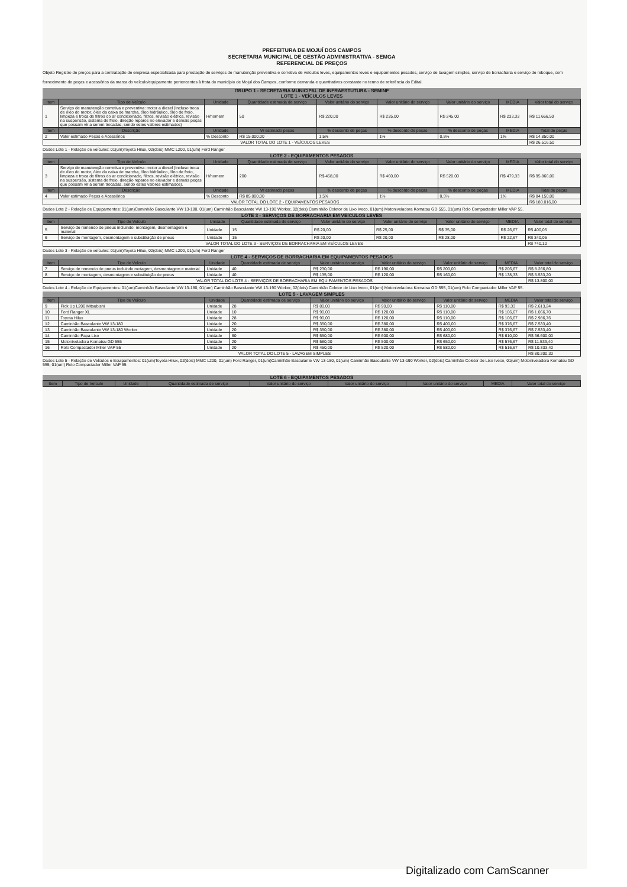PREFEITURA DE MOJUÍ DOS CAMPOS
SECRETARIA MUNICIPAL DE GESTÃO ADMINISTRATIVA - SEMGA
REFERENCIAL DE PREÇOS
Objeto Registro de preços para a contratação de empresa especializada para prestação de serviços de manutenção preventiva e corretiva de veículos leves, equipamentos leves e equipamentos pesados, serviço de lavagem simples, serviço de borracharia e serviço de reboque, com fornecimento de peças e acessórios da marca do veículo/equipamento pertencentes à frota do município de Mojuí dos Campos, conforme demanda e quantitativos constante no termo de referência do Edital.
GRUPO 1 - SECRETARIA MUNICIPAL DE INFRAESTUTURA - SEMINF
LOTE 1 - VEÍCULOS LEVES
| Item | Tipo de Veículo | Unidade | Quantidade estimada de serviço | Valor unitário do serviço | Valor unitário do serviço | Valor unitário do serviço | MEDIA | Valor total do serviço |
| --- | --- | --- | --- | --- | --- | --- | --- | --- |
| 1 | Serviço de manutenção corretiva e preventiva: motor a diesel (Incluso troca de óleo do motor, óleo da caixa de marcha, óleo hidráulico, óleo de freio, limpeza e troca de filtros do ar condicionado, filtros, revisão elétrica, revisão na suspensão, sistema de freio, direção reparos no elevador e demais peças que possam vir a serem trocadas, sendo estes valores estimados) | H/homem | 50 | R$ 220,00 | R$ 235,00 | R$ 245,00 | R$ 233,33 | R$ 11.666,50 |
| Item | Descrição | Unidade | Vr estimado peças | % desconto de peças | % desconto de peças | % desconto de peças | MEDIA | Total de peças |
| 2 | Valor estimado Peças e Acessórios | % Desconto | R$ 15.000,00 | 1,5% | 1% | 0,5% | 1% | R$ 14.850,00 |
| VALOR TOTAL DO LOTE 1 - VEÍCULOS LEVES | | | | | | | | R$ 26.516,50 |
Dados Lote 1 - Relação de veículos: 01(um)Toyota Hilux, 02(dois) MMC L200, 01(um) Ford Ranger
LOTE 2 - EQUIPAMENTOS PESADOS
| Item | Tipo de Veículo | Unidade | Quantidade estimada de serviço | Valor unitário do serviço | Valor unitário do serviço | Valor unitário do serviço | MEDIA | Valor total do serviço |
| --- | --- | --- | --- | --- | --- | --- | --- | --- |
| 3 | Serviço de manutenção corretiva e preventiva: motor a diesel (Incluso troca de óleo do motor, óleo da caixa de marcha, óleo hidráulico, óleo de freio, limpeza e troca de filtros do ar condicionado, filtros, revisão elétrica, revisão na suspensão, sistema de freio, direção reparos no elevador e demais peças que possam vir a serem trocadas, sendo estes valores estimados). | H/homem | 200 | R$ 458,00 | R$ 460,00 | R$ 520,00 | R$ 479,33 | R$ 95.866,00 |
| Item | Descrição | Unidade | Vr estimado peças | % desconto de peças | % desconto de peças | % desconto de peças | MEDIA | Total de peças |
| 4 | Valor estimado Peças e Acessórios | % Desconto | R$ 85.000,00 | 1,5% | 1% | 0,5% | 1% | R$ 84.150,00 |
| VALOR TOTAL DO LOTE 2 - EQUIPAMENTOS PESADOS | | | | | | | | R$ 180.016,00 |
Dados Lote 2 - Relação de Equipamentos: 01(um)Caminhão Basculante VW 13-180, 01(um) Caminhão Basculante VW 13-190 Worker, 02(dois) Caminhão Coletor de Lixo Iveco, 01(um) Motoniveladora Komatsu GD 555, 01(um) Rolo Compactador Miller VAP 55.
LOTE 3 - SERVIÇOS DE BORRACHARIA EM VEÍCULOS LEVES
| Item | Tipo de Veículo | Unidade | Quantidade estimada de serviço | Valor unitário do serviço | Valor unitário do serviço | Valor unitário do serviço | MEDIA | Valor total do serviço |
| --- | --- | --- | --- | --- | --- | --- | --- | --- |
| 5 | Serviço de remendo de pneus incluindo: montagem, desmontagem e material | Unidade | 15 | R$ 20,00 | R$ 25,00 | R$ 35,00 | R$ 26,67 | R$ 400,05 |
| 6 | Serviço de montagem, desmontagem e substituição de pneus | Unidade | 15 | R$ 20,00 | R$ 20,00 | R$ 28,00 | R$ 22,67 | R$ 340,05 |
| VALOR TOTAL DO LOTE 3 - SERVIÇOS DE BORRACHARIA EM VEÍCULOS LEVES | | | | | | | | R$ 740,10 |
Dados Lote 3 - Relação de veículos: 01(um)Toyota Hilux, 02(dois) MMC L200, 01(um) Ford Ranger
LOTE 4 - SERVIÇOS DE BORRACHARIA EM EQUIPAMENTOS PESADOS
| Item | Tipo de Veículo | Unidade | Quantidade estimada de serviço | Valor unitário do serviço | Valor unitário do serviço | Valor unitário do serviço | MEDIA | Valor total do serviço |
| --- | --- | --- | --- | --- | --- | --- | --- | --- |
| 7 | Serviço de remendo de pneus incluindo motagem, desmontagem e material | Unidade | 40 | R$ 230,00 | R$ 190,00 | R$ 200,00 | R$ 206,67 | R$ 8.266,80 |
| 8 | Serviço de montagem, desmontagem e substituição de pneus | Unidade | 40 | R$ 135,00 | R$ 120,00 | R$ 160,00 | R$ 138,33 | R$ 5.533,20 |
| VALOR TOTAL DO LOTE 4 - SERVIÇOS DE BORRACHARIA EM EQUIPAMENTOS PESADOS | | | | | | | | R$ 13.800,00 |
Dados Lote 4 - Relação de Equipamentos: 01(um)Caminhão Basculante VW 13-180, 01(um) Caminhão Basculante VW 13-190 Worker, 02(dois) Caminhão Coletor de Lixo Iveco, 01(um) Motoniveladora Komatsu GD 555, 01(um) Rolo Compactador Miller VAP 55.
LOTE 5 - LAVAGEM SIMPLES
| Item | Tipo de Veículo | Unidade | Quantidade estimada de serviço | Valor unitário do serviço | Valor unitário do serviço | Valor unitário do serviço | MEDIA | Valor total do serviço |
| --- | --- | --- | --- | --- | --- | --- | --- | --- |
| 9 | Pick Up L200 Mitsubishi | Unidade | 28 | R$ 80,00 | R$ 90,00 | R$ 110,00 | R$ 93,33 | R$ 2.613,24 |
| 10 | Ford Ranger XL | Unidade | 10 | R$ 90,00 | R$ 120,00 | R$ 110,00 | R$ 106,67 | R$ 1.066,70 |
| 11 | Toyota Hilux | Unidade | 28 | R$ 90,00 | R$ 120,00 | R$ 110,00 | R$ 106,67 | R$ 2.986,76 |
| 12 | Caminhão Basculante VW 13-180 | Unidade | 20 | R$ 350,00 | R$ 380,00 | R$ 400,00 | R$ 376,67 | R$ 7.533,40 |
| 13 | Caminhão Basculante VW 13-180 Worker | Unidade | 20 | R$ 350,00 | R$ 380,00 | R$ 400,00 | R$ 376,67 | R$ 7.533,40 |
| 14 | Caminhão Papa Lixo | Unidade | 60 | R$ 550,00 | R$ 600,00 | R$ 680,00 | R$ 610,00 | R$ 36.600,00 |
| 15 | Motoniveladora Komatsu GD 555 | Unidade | 20 | R$ 580,00 | R$ 500,00 | R$ 650,00 | R$ 576,67 | R$ 11.533,40 |
| 16 | Rolo Compactador Miller VAP 55 | Unidade | 20 | R$ 450,00 | R$ 520,00 | R$ 580,00 | R$ 516,67 | R$ 10.333,40 |
| VALOR TOTAL DO LOTE 5 - LAVAGEM SIMPLES | | | | | | | | R$ 80.200,30 |
Dados Lote 5 - Relação de Veículos e Equipamentos: 01(um)Toyota Hilux, 02(dois) MMC L200, 01(um) Ford Ranger, 01(um)Caminhão Basculante VW 13-180, 01(um) Caminhão Basculante VW 13-190 Worker, 02(dois) Caminhão Coletor de Lixo Iveco, 01(um) Motoniveladora Komatsu GD 555, 01(um) Rolo Compactador Miller VAP 55
LOTE 6 - EQUIPAMENTOS PESADOS
| Item | Tipo de Veículo | Unidade | Quantidade estimada de serviço | Valor unitário do serviço | Valor unitário do serviço | Valor unitário do serviço | MEDIA | Valor total do serviço |
| --- | --- | --- | --- | --- | --- | --- | --- | --- |
Digitalizado com CamScanner